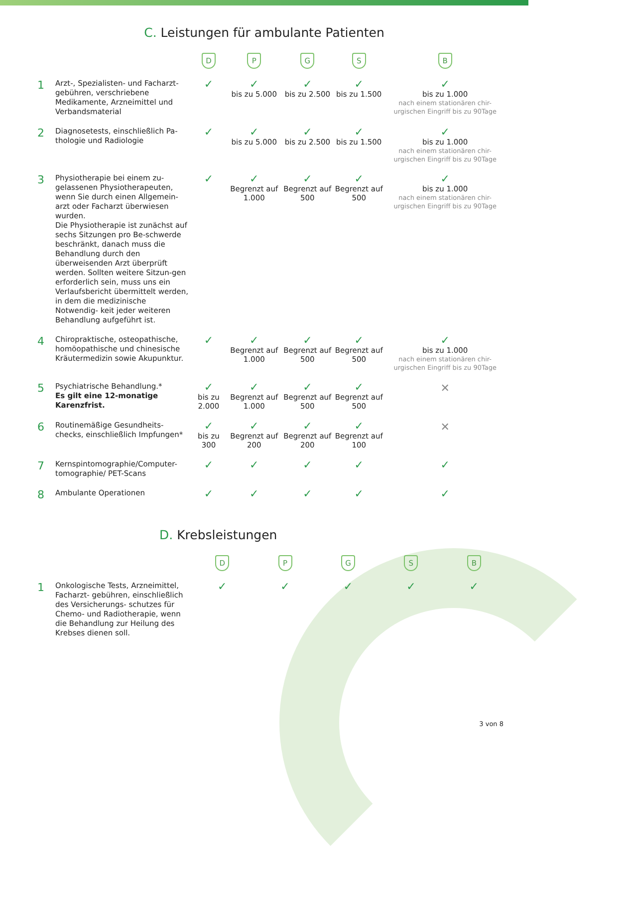C. Leistungen für ambulante Patienten
| | | D | P | G | S | B |
| --- | --- | --- | --- | --- | --- | --- |
| 1 | Arzt-, Spezialisten- und Facharzt-gebühren, verschriebene Medikamente, Arzneimittel und Verbandsmaterial | ✓ | ✓ bis zu 5.000 | ✓ bis zu 2.500 | ✓ bis zu 1.500 | ✓ bis zu 1.000 nach einem stationären chir-urgischen Eingriff bis zu 90Tage |
| 2 | Diagnosetests, einschließlich Pa-thologie und Radiologie | ✓ | ✓ bis zu 5.000 | ✓ bis zu 2.500 | ✓ bis zu 1.500 | ✓ bis zu 1.000 nach einem stationären chir-urgischen Eingriff bis zu 90Tage |
| 3 | Physiotherapie bei einem zu-gelassenen Physiotherapeuten, wenn Sie durch einen Allgemein-arzt oder Facharzt überwiesen wurden. Die Physiotherapie ist zunächst auf sechs Sitzungen pro Be-schwerde beschränkt, danach muss die Behandlung durch den überweisenden Arzt überprüft werden. Sollten weitere Sitzun-gen erforderlich sein, muss uns ein Verlaufsbericht übermittelt werden, in dem die medizinische Notwendig- keit jeder weiteren Behandlung aufgeführt ist. | ✓ | ✓ Begrenzt auf 1.000 | ✓ Begrenzt auf 500 | ✓ Begrenzt auf 500 | ✓ bis zu 1.000 nach einem stationären chir-urgischen Eingriff bis zu 90Tage |
| 4 | Chiropraktische, osteopathische, homöopathische und chinesische Kräutermedizin sowie Akupunktur. | ✓ | ✓ Begrenzt auf 1.000 | ✓ Begrenzt auf 500 | ✓ Begrenzt auf 500 | ✓ bis zu 1.000 nach einem stationären chir-urgischen Eingriff bis zu 90Tage |
| 5 | Psychiatrische Behandlung.* Es gilt eine 12-monatige Karenzfrist. | ✓ bis zu 2.000 | ✓ Begrenzt auf 1.000 | ✓ Begrenzt auf 500 | ✓ Begrenzt auf 500 | ✕ |
| 6 | Routinemäßige Gesundheits-checks, einschließlich Impfungen* | ✓ bis zu 300 | ✓ Begrenzt auf 200 | ✓ Begrenzt auf 200 | ✓ Begrenzt auf 100 | ✕ |
| 7 | Kernspintomographie/Computer-tomographie/ PET-Scans | ✓ | ✓ | ✓ | ✓ | ✓ |
| 8 | Ambulante Operationen | ✓ | ✓ | ✓ | ✓ | ✓ |
D. Krebsleistungen
| | | D | P | G | S | B |
| --- | --- | --- | --- | --- | --- | --- |
| 1 | Onkologische Tests, Arzneimittel, Facharzt- gebühren, einschließlich des Versicherungs- schutzes für Chemo- und Radiotherapie, wenn die Behandlung zur Heilung des Krebses dienen soll. | ✓ | ✓ | ✓ | ✓ | ✓ |
3 von 8